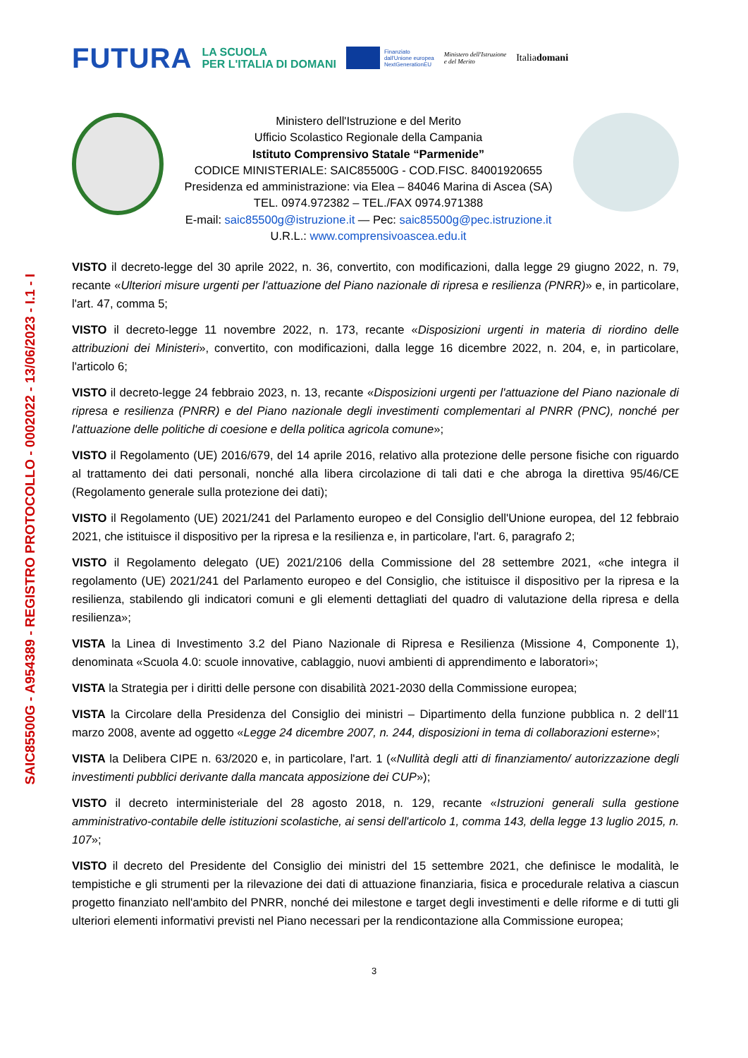SAIC85500G - A954389 - REGISTRO PROTOCOLLO - 0002022 - 13/06/2023 - I.1 - I
FUTURA
LA SCUOLA
PER L'ITALIA DI DOMANI
Finanziato
dall'Unione europea
NextGenerationEU
Ministero dell'Istruzione
e del Merito
Italiadomani
Ministero dell'Istruzione e del Merito
Ufficio Scolastico Regionale della Campania
Istituto Comprensivo Statale “Parmenide”
CODICE MINISTERIALE: SAIC85500G - COD.FISC. 84001920655
Presidenza ed amministrazione: via Elea – 84046 Marina di Ascea (SA)
TEL. 0974.972382 – TEL./FAX 0974.971388
E-mail: saic85500g@istruzione.it — Pec: saic85500g@pec.istruzione.it
U.R.L.: www.comprensivoascea.edu.it
VISTO il decreto-legge del 30 aprile 2022, n. 36, convertito, con modificazioni, dalla legge 29 giugno 2022, n. 79, recante «Ulteriori misure urgenti per l'attuazione del Piano nazionale di ripresa e resilienza (PNRR)» e, in particolare, l'art. 47, comma 5;
VISTO il decreto-legge 11 novembre 2022, n. 173, recante «Disposizioni urgenti in materia di riordino delle attribuzioni dei Ministeri», convertito, con modificazioni, dalla legge 16 dicembre 2022, n. 204, e, in particolare, l'articolo 6;
VISTO il decreto-legge 24 febbraio 2023, n. 13, recante «Disposizioni urgenti per l'attuazione del Piano nazionale di ripresa e resilienza (PNRR) e del Piano nazionale degli investimenti complementari al PNRR (PNC), nonché per l'attuazione delle politiche di coesione e della politica agricola comune»;
VISTO il Regolamento (UE) 2016/679, del 14 aprile 2016, relativo alla protezione delle persone fisiche con riguardo al trattamento dei dati personali, nonché alla libera circolazione di tali dati e che abroga la direttiva 95/46/CE (Regolamento generale sulla protezione dei dati);
VISTO il Regolamento (UE) 2021/241 del Parlamento europeo e del Consiglio dell'Unione europea, del 12 febbraio 2021, che istituisce il dispositivo per la ripresa e la resilienza e, in particolare, l'art. 6, paragrafo 2;
VISTO il Regolamento delegato (UE) 2021/2106 della Commissione del 28 settembre 2021, «che integra il regolamento (UE) 2021/241 del Parlamento europeo e del Consiglio, che istituisce il dispositivo per la ripresa e la resilienza, stabilendo gli indicatori comuni e gli elementi dettagliati del quadro di valutazione della ripresa e della resilienza»;
VISTA la Linea di Investimento 3.2 del Piano Nazionale di Ripresa e Resilienza (Missione 4, Componente 1), denominata «Scuola 4.0: scuole innovative, cablaggio, nuovi ambienti di apprendimento e laboratori»;
VISTA la Strategia per i diritti delle persone con disabilità 2021-2030 della Commissione europea;
VISTA la Circolare della Presidenza del Consiglio dei ministri – Dipartimento della funzione pubblica n. 2 dell'11 marzo 2008, avente ad oggetto «Legge 24 dicembre 2007, n. 244, disposizioni in tema di collaborazioni esterne»;
VISTA la Delibera CIPE n. 63/2020 e, in particolare, l'art. 1 («Nullità degli atti di finanziamento/ autorizzazione degli investimenti pubblici derivante dalla mancata apposizione dei CUP»);
VISTO il decreto interministeriale del 28 agosto 2018, n. 129, recante «Istruzioni generali sulla gestione amministrativo-contabile delle istituzioni scolastiche, ai sensi dell'articolo 1, comma 143, della legge 13 luglio 2015, n. 107»;
VISTO il decreto del Presidente del Consiglio dei ministri del 15 settembre 2021, che definisce le modalità, le tempistiche e gli strumenti per la rilevazione dei dati di attuazione finanziaria, fisica e procedurale relativa a ciascun progetto finanziato nell'ambito del PNRR, nonché dei milestone e target degli investimenti e delle riforme e di tutti gli ulteriori elementi informativi previsti nel Piano necessari per la rendicontazione alla Commissione europea;
3